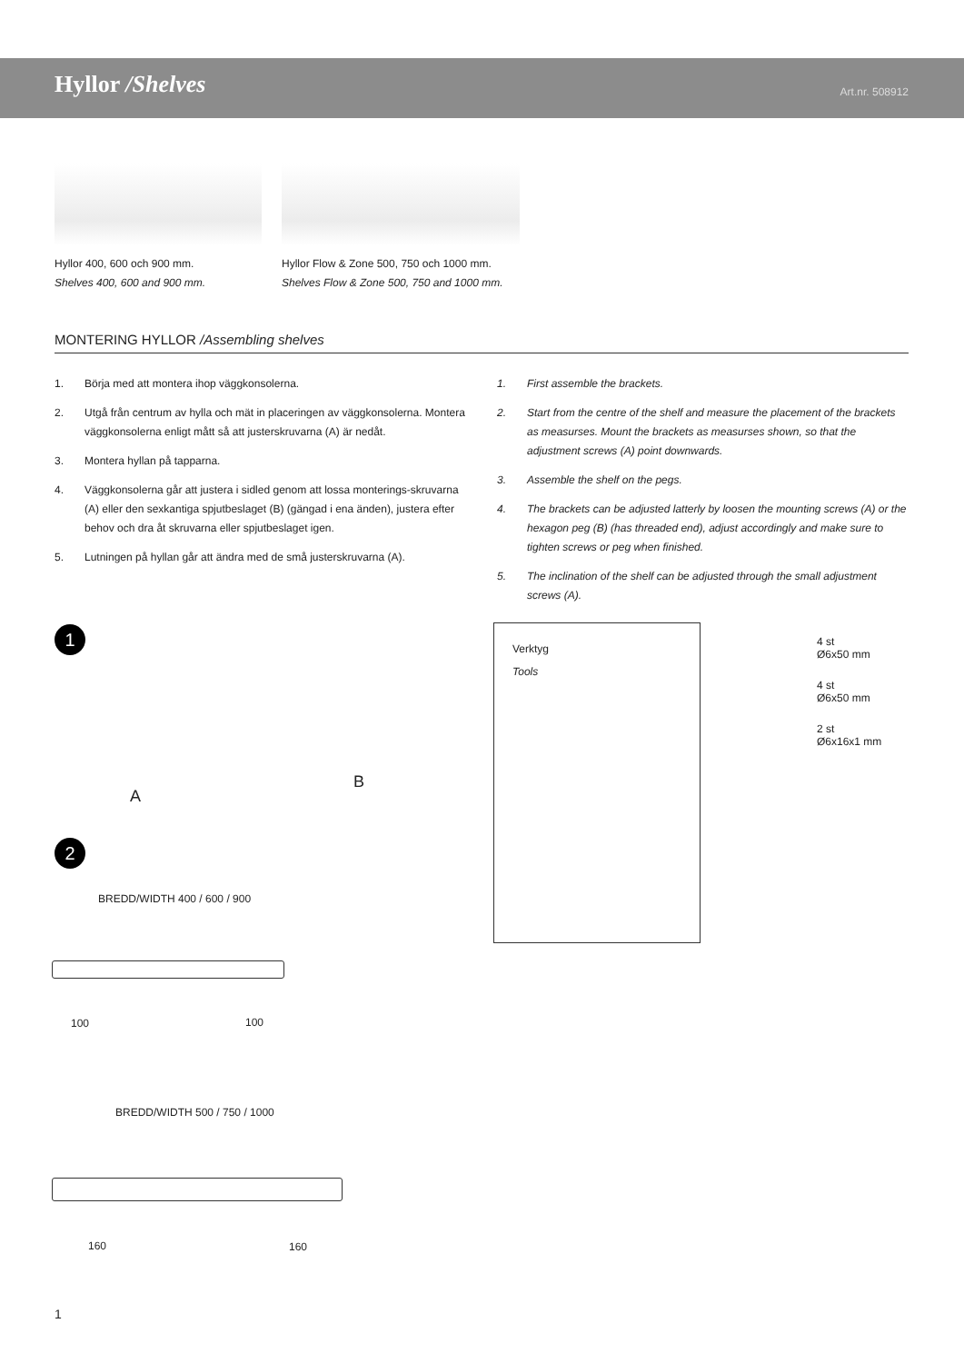Hyllor /Shelves Art.nr. 508912
Hyllor 400, 600 och 900 mm.
Shelves 400, 600 and 900 mm.
Hyllor Flow & Zone 500, 750 och 1000 mm.
Shelves Flow & Zone 500, 750 and 1000 mm.
MONTERING HYLLOR /Assembling shelves
1. Börja med att montera ihop väggkonsolerna.
2. Utgå från centrum av hylla och mät in placeringen av väggkonsolerna. Montera väggkonsolerna enligt mått så att justerskruvarna (A) är nedåt.
3. Montera hyllan på tapparna.
4. Väggkonsolerna går att justera i sidled genom att lossa monterings-skruvarna (A) eller den sexkantiga spjutbeslaget (B) (gängad i ena änden), justera efter behov och dra åt skruvarna eller spjutbeslaget igen.
5. Lutningen på hyllan går att ändra med de små justerskruvarna (A).
1. First assemble the brackets.
2. Start from the centre of the shelf and measure the placement of the brackets as measurses. Mount the brackets as measurses shown, so that the adjustment screws (A) point downwards.
3. Assemble the shelf on the pegs.
4. The brackets can be adjusted latterly by loosen the mounting screws (A) or the hexagon peg (B) (has threaded end), adjust accordingly and make sure to tighten screws or peg when finished.
5. The inclination of the shelf can be adjusted through the small adjustment screws (A).
1
A
B
2
BREDD/WIDTH 400 / 600 / 900
100 100
BREDD/WIDTH 500 / 750 / 1000
160 160
Verktyg
Tools
4 st
Ø6x50 mm
4 st
Ø6x50 mm
2 st
Ø6x16x1 mm
1